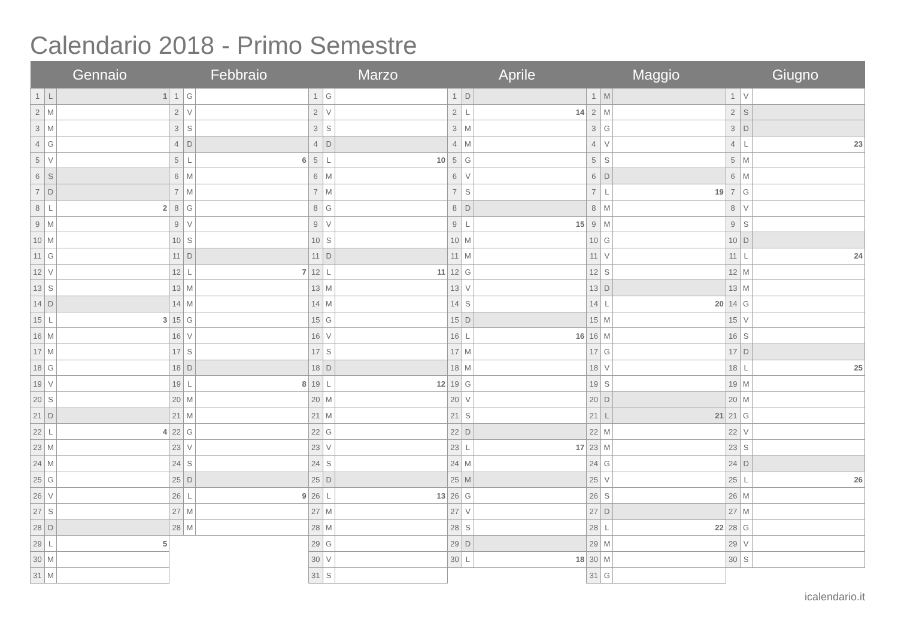Calendario 2018 - Primo Semestre
| Gennaio | | | Febbraio | | | Marzo | | | Aprile | | | Maggio | | | Giugno | | |
| --- | --- | --- | --- | --- | --- | --- | --- | --- | --- | --- | --- | --- | --- | --- | --- | --- | --- |
| 1 | L | 1 | 1 | G | | 1 | G | | 1 | D | | 1 | M | | 1 | V | |
| 2 | M | | 2 | V | | 2 | V | | 2 | L | 14 | 2 | M | | 2 | S | |
| 3 | M | | 3 | S | | 3 | S | | 3 | M | | 3 | G | | 3 | D | |
| 4 | G | | 4 | D | | 4 | D | | 4 | M | | 4 | V | | 4 | L | 23 |
| 5 | V | | 5 | L | 6 | 5 | L | 10 | 5 | G | | 5 | S | | 5 | M | |
| 6 | S | | 6 | M | | 6 | M | | 6 | V | | 6 | D | | 6 | M | |
| 7 | D | | 7 | M | | 7 | M | | 7 | S | | 7 | L | 19 | 7 | G | |
| 8 | L | 2 | 8 | G | | 8 | G | | 8 | D | | 8 | M | | 8 | V | |
| 9 | M | | 9 | V | | 9 | V | | 9 | L | 15 | 9 | M | | 9 | S | |
| 10 | M | | 10 | S | | 10 | S | | 10 | M | | 10 | G | | 10 | D | |
| 11 | G | | 11 | D | | 11 | D | | 11 | M | | 11 | V | | 11 | L | 24 |
| 12 | V | | 12 | L | 7 | 12 | L | 11 | 12 | G | | 12 | S | | 12 | M | |
| 13 | S | | 13 | M | | 13 | M | | 13 | V | | 13 | D | | 13 | M | |
| 14 | D | | 14 | M | | 14 | M | | 14 | S | | 14 | L | 20 | 14 | G | |
| 15 | L | 3 | 15 | G | | 15 | G | | 15 | D | | 15 | M | | 15 | V | |
| 16 | M | | 16 | V | | 16 | V | | 16 | L | 16 | 16 | M | | 16 | S | |
| 17 | M | | 17 | S | | 17 | S | | 17 | M | | 17 | G | | 17 | D | |
| 18 | G | | 18 | D | | 18 | D | | 18 | M | | 18 | V | | 18 | L | 25 |
| 19 | V | | 19 | L | 8 | 19 | L | 12 | 19 | G | | 19 | S | | 19 | M | |
| 20 | S | | 20 | M | | 20 | M | | 20 | V | | 20 | D | | 20 | M | |
| 21 | D | | 21 | M | | 21 | M | | 21 | S | | 21 | L | 21 | 21 | G | |
| 22 | L | 4 | 22 | G | | 22 | G | | 22 | D | | 22 | M | | 22 | V | |
| 23 | M | | 23 | V | | 23 | V | | 23 | L | 17 | 23 | M | | 23 | S | |
| 24 | M | | 24 | S | | 24 | S | | 24 | M | | 24 | G | | 24 | D | |
| 25 | G | | 25 | D | | 25 | D | | 25 | M | | 25 | V | | 25 | L | 26 |
| 26 | V | | 26 | L | 9 | 26 | L | 13 | 26 | G | | 26 | S | | 26 | M | |
| 27 | S | | 27 | M | | 27 | M | | 27 | V | | 27 | D | | 27 | M | |
| 28 | D | | 28 | M | | 28 | M | | 28 | S | | 28 | L | 22 | 28 | G | |
| 29 | L | 5 | | | | 29 | G | | 29 | D | | 29 | M | | 29 | V | |
| 30 | M | | | | | 30 | V | | 30 | L | 18 | 30 | M | | 30 | S | |
| 31 | M | | | | | 31 | S | | | | | 31 | G | | | | |
icalendario.it